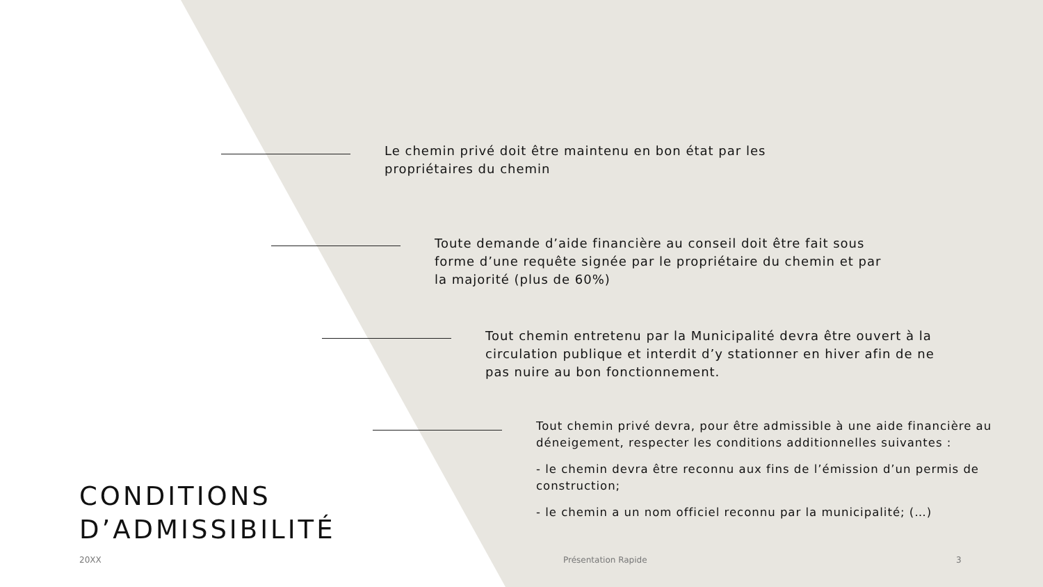Le chemin privé doit être maintenu en bon état par les propriétaires du chemin
Toute demande d’aide financière au conseil doit être fait sous forme d’une requête signée par le propriétaire du chemin et par la majorité (plus de 60%)
Tout chemin entretenu par la Municipalité devra être ouvert à la circulation publique et interdit d’y stationner en hiver afin de ne pas nuire au bon fonctionnement.
Tout chemin privé devra, pour être admissible à une aide financière au déneigement, respecter les conditions additionnelles suivantes :
- le chemin devra être reconnu aux fins de l’émission d’un permis de construction;
- le chemin a un nom officiel reconnu par la municipalité; (…)
CONDITIONS
D’ADMISSIBILITÉ
20XX Présentation Rapide 3